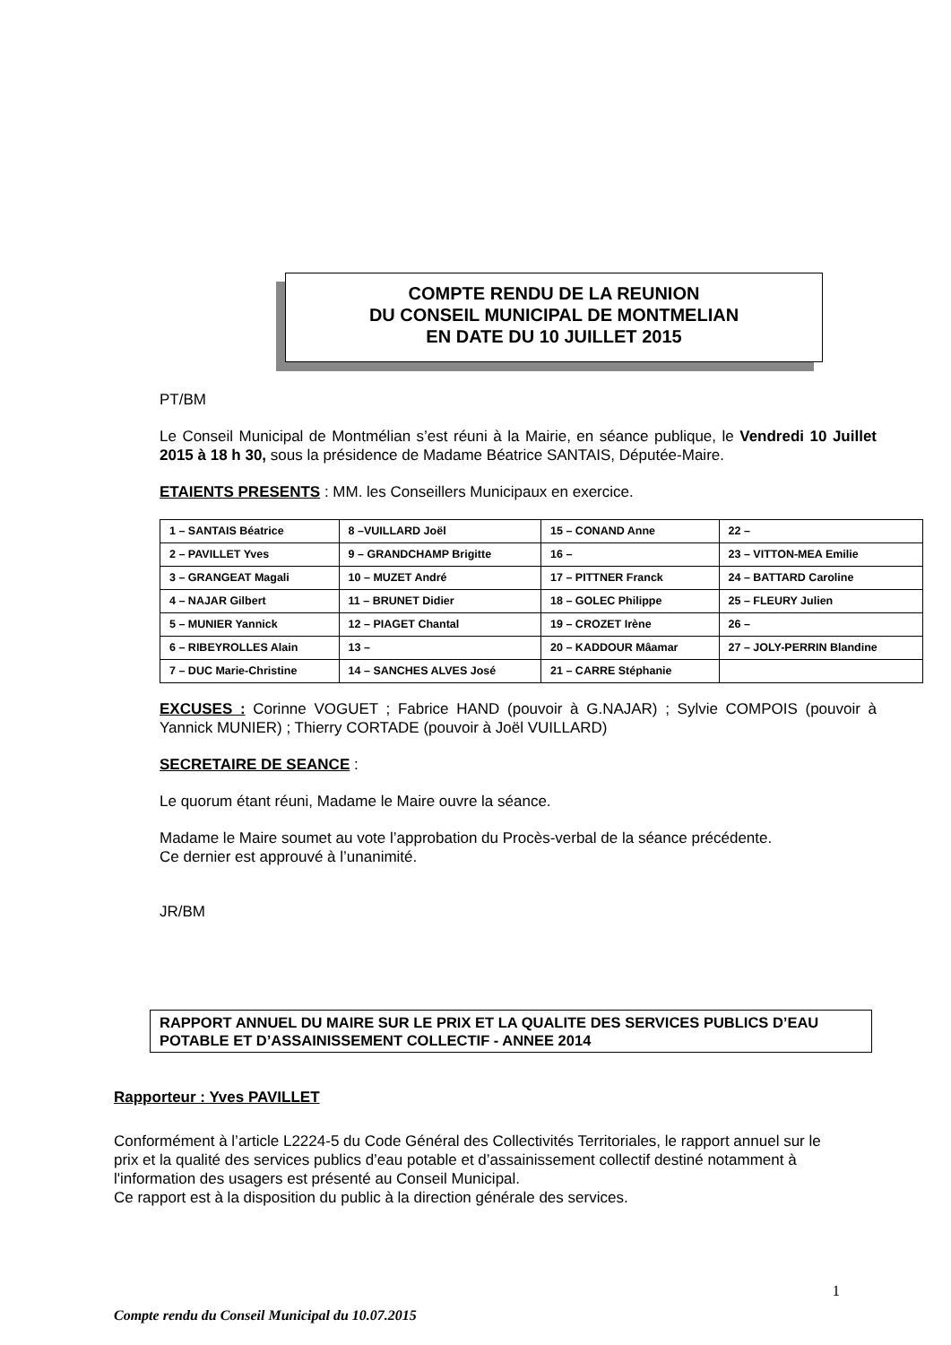COMPTE RENDU DE LA REUNION
DU CONSEIL MUNICIPAL DE MONTMELIAN
EN DATE DU 10 JUILLET 2015
PT/BM
Le Conseil Municipal de Montmélian s’est réuni à la Mairie, en séance publique, le Vendredi 10 Juillet 2015 à 18 h 30, sous la présidence de Madame Béatrice SANTAIS, Députée-Maire.
ETAIENTS PRESENTS : MM. les Conseillers Municipaux en exercice.
| 1 – SANTAIS Béatrice | 8 –VUILLARD Joël | 15 – CONAND Anne | 22 – |
| 2 – PAVILLET Yves | 9 – GRANDCHAMP Brigitte | 16 – | 23 – VITTON-MEA Emilie |
| 3 – GRANGEAT Magali | 10 – MUZET André | 17 – PITTNER Franck | 24 – BATTARD Caroline |
| 4 – NAJAR Gilbert | 11 – BRUNET Didier | 18 – GOLEC Philippe | 25 – FLEURY Julien |
| 5 – MUNIER Yannick | 12 – PIAGET Chantal | 19 – CROZET Irène | 26 – |
| 6 – RIBEYROLLES Alain | 13 – | 20 – KADDOUR Mâamar | 27 – JOLY-PERRIN Blandine |
| 7 – DUC Marie-Christine | 14 – SANCHES ALVES José | 21 – CARRE Stéphanie | |
EXCUSES : Corinne VOGUET ; Fabrice HAND (pouvoir à G.NAJAR) ; Sylvie COMPOIS (pouvoir à Yannick MUNIER) ; Thierry CORTADE (pouvoir à Joël VUILLARD)
SECRETAIRE DE SEANCE :
Le quorum étant réuni, Madame le Maire ouvre la séance.
Madame le Maire soumet au vote l’approbation du Procès-verbal de la séance précédente.
Ce dernier est approuvé à l’unanimité.
JR/BM
RAPPORT ANNUEL DU MAIRE SUR LE PRIX ET LA QUALITE DES SERVICES PUBLICS D’EAU POTABLE ET D’ASSAINISSEMENT COLLECTIF - ANNEE 2014
Rapporteur : Yves PAVILLET
Conformément à l’article L2224-5 du Code Général des Collectivités Territoriales, le rapport annuel sur le prix et la qualité des services publics d’eau potable et d’assainissement collectif destiné notamment à l'information des usagers est présenté au Conseil Municipal.
Ce rapport est à la disposition du public à la direction générale des services.
1
Compte rendu du Conseil Municipal du 10.07.2015